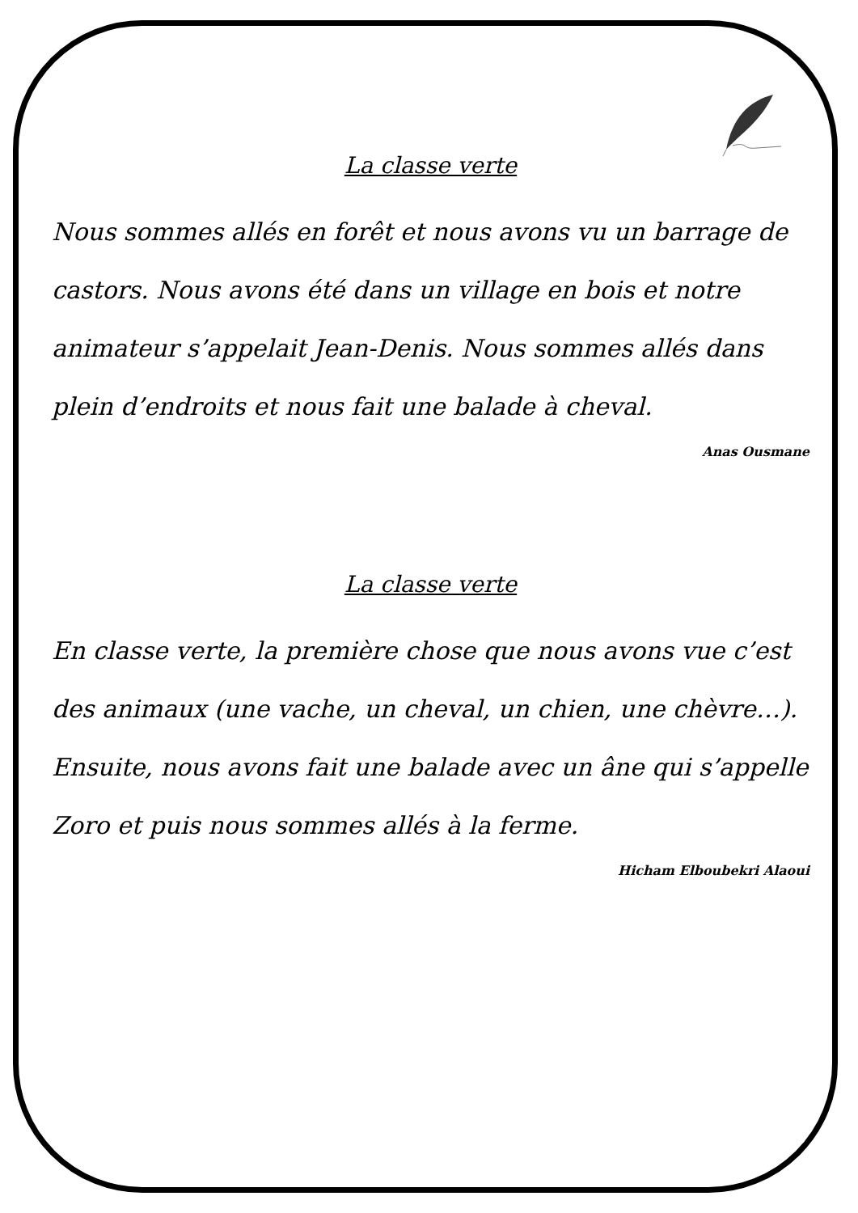La classe verte
Nous sommes allés en forêt et nous avons vu un barrage de castors. Nous avons été dans un village en bois et notre animateur s’appelait Jean-Denis. Nous sommes allés dans plein d’endroits et nous fait une balade à cheval.
Anas Ousmane
La classe verte
En classe verte, la première chose que nous avons vue c’est des animaux (une vache, un cheval, un chien, une chèvre…). Ensuite, nous avons fait une balade avec un âne qui s’appelle Zoro et puis nous sommes allés à la ferme.
Hicham Elboubekri Alaoui